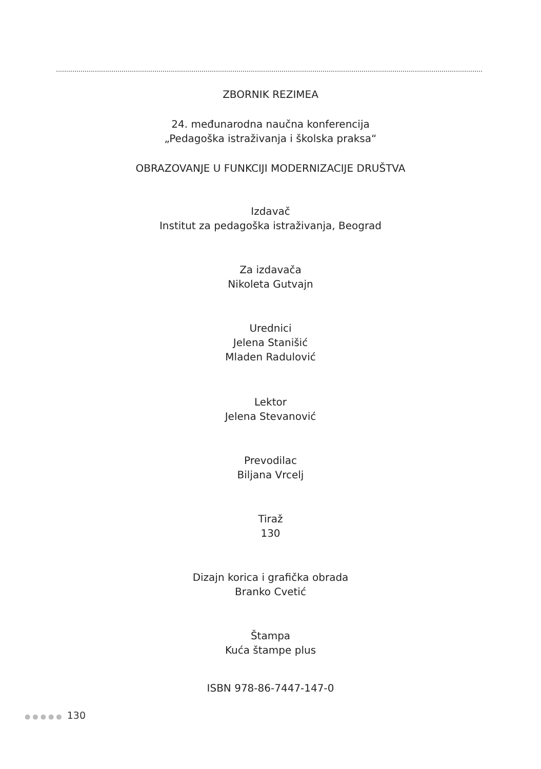ZBORNIK REZIMEA
24. međunarodna naučna konferencija
„Pedagoška istraživanja i školska praksa“
OBRAZOVANJE U FUNKCIJI MODERNIZACIJE DRUŠTVA
Izdavač
Institut za pedagoška istraživanja, Beograd
Za izdavača
Nikoleta Gutvajn
Urednici
Jelena Stanišić
Mladen Radulović
Lektor
Jelena Stevanović
Prevodilac
Biljana Vrcelj
Tiraž
130
Dizajn korica i grafička obrada
Branko Cvetić
Štampa
Kuća štampe plus
ISBN 978-86-7447-147-0
●●●●● 130